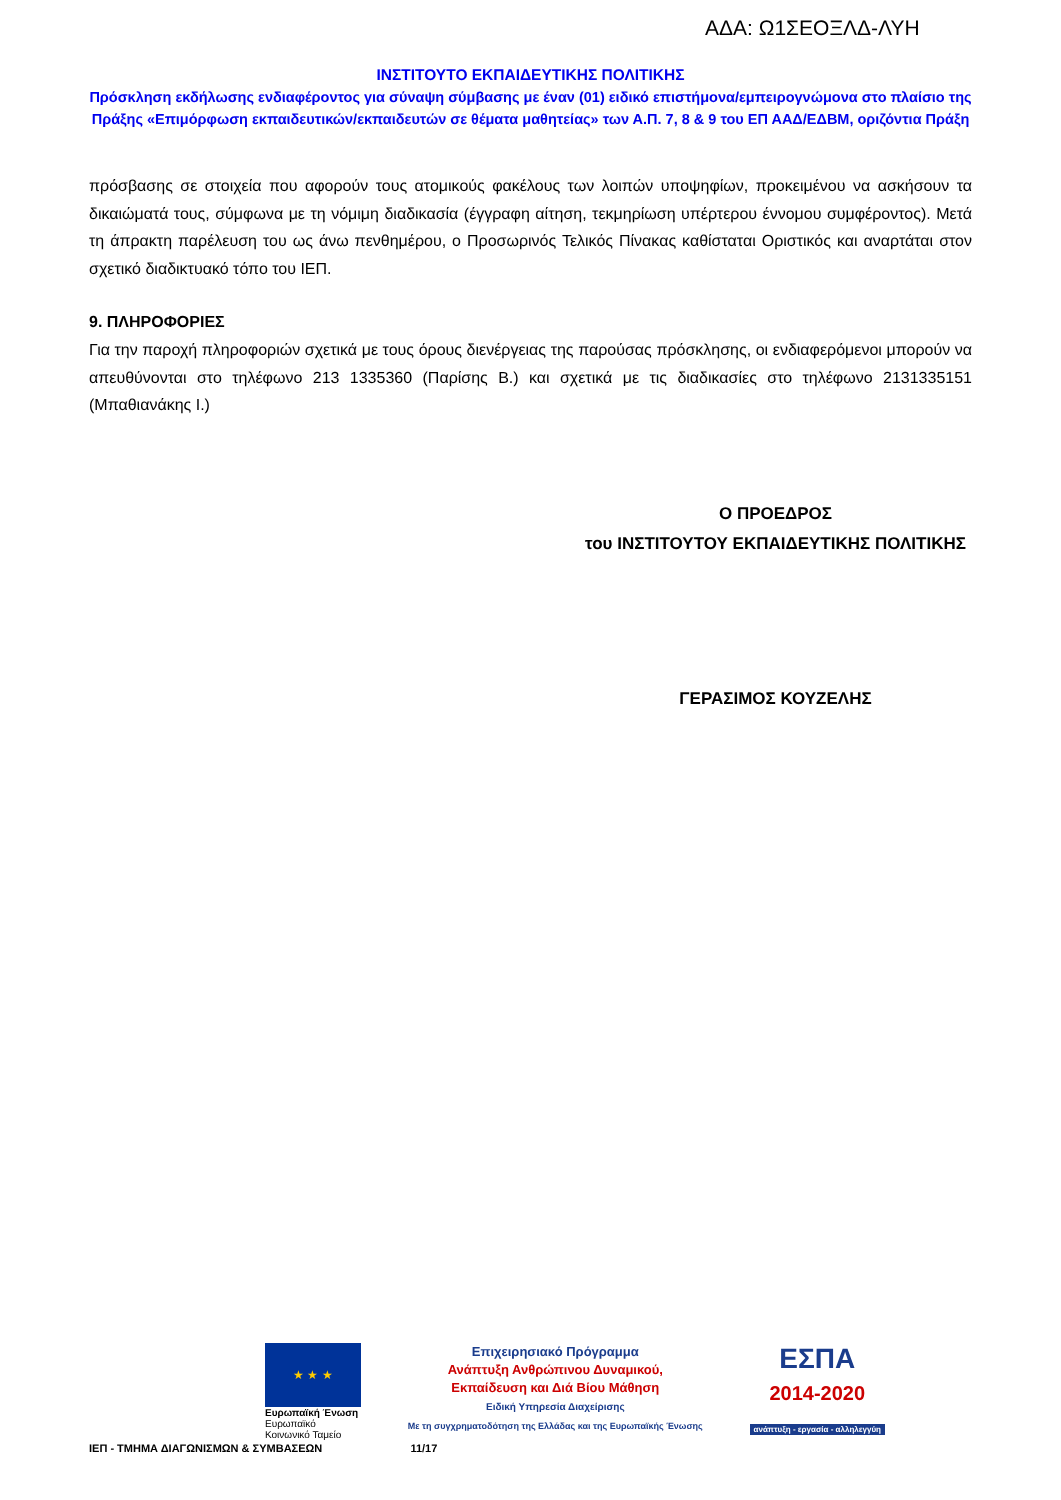ΑΔΑ: Ω1ΣΕΟΞΛΔ-ΛΥΗ
ΙΝΣΤΙΤΟΥΤΟ ΕΚΠΑΙΔΕΥΤΙΚΗΣ ΠΟΛΙΤΙΚΗΣ
Πρόσκληση εκδήλωσης ενδιαφέροντος για σύναψη σύμβασης με έναν (01) ειδικό επιστήμονα/εμπειρογνώμονα στο πλαίσιο της Πράξης «Επιμόρφωση εκπαιδευτικών/εκπαιδευτών σε θέματα μαθητείας» των Α.Π. 7, 8 & 9 του ΕΠ ΑΑΔ/ΕΔΒΜ, οριζόντια Πράξη
πρόσβασης σε στοιχεία που αφορούν τους ατομικούς φακέλους των λοιπών υποψηφίων, προκειμένου να ασκήσουν τα δικαιώματά τους, σύμφωνα με τη νόμιμη διαδικασία (έγγραφη αίτηση, τεκμηρίωση υπέρτερου έννομου συμφέροντος). Μετά τη άπρακτη παρέλευση του ως άνω πενθημέρου, ο Προσωρινός Τελικός Πίνακας καθίσταται Οριστικός και αναρτάται στον σχετικό διαδικτυακό τόπο του ΙΕΠ.
9. ΠΛΗΡΟΦΟΡΙΕΣ
Για την παροχή πληροφοριών σχετικά με τους όρους διενέργειας της παρούσας πρόσκλησης, οι ενδιαφερόμενοι μπορούν να απευθύνονται στο τηλέφωνο 213 1335360 (Παρίσης Β.) και σχετικά με τις διαδικασίες στο τηλέφωνο 2131335151 (Μπαθιανάκης Ι.)
Ο ΠΡΟΕΔΡΟΣ
του ΙΝΣΤΙΤΟΥΤΟΥ ΕΚΠΑΙΔΕΥΤΙΚΗΣ ΠΟΛΙΤΙΚΗΣ
ΓΕΡΑΣΙΜΟΣ ΚΟΥΖΕΛΗΣ
★ ★ ★
Ευρωπαϊκή Ένωση
Ευρωπαϊκό Κοινωνικό Ταμείο
Επιχειρησιακό Πρόγραμμα
Ανάπτυξη Ανθρώπινου Δυναμικού,
Εκπαίδευση και Διά Βίου Μάθηση
Ειδική Υπηρεσία Διαχείρισης
Με τη συγχρηματοδότηση της Ελλάδας και της Ευρωπαϊκής Ένωσης
ΕΣΠΑ
2014-2020
ανάπτυξη - εργασία - αλληλεγγύη
ΙΕΠ - ΤΜΗΜΑ ΔΙΑΓΩΝΙΣΜΩΝ & ΣΥΜΒΑΣΕΩΝ 11/17